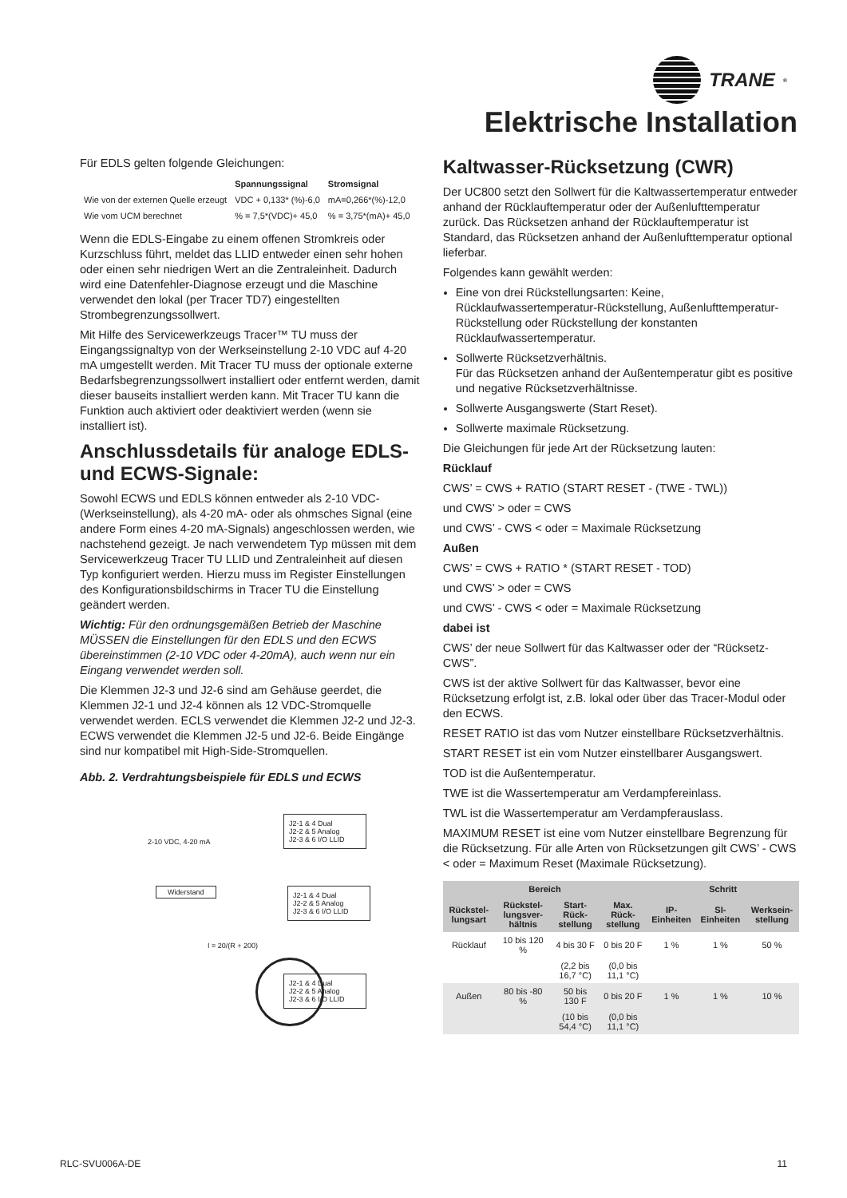TRANE<sup>®</sup>
Elektrische Installation
Für EDLS gelten folgende Gleichungen:
| | Spannungssignal | Stromsignal |
| --- | --- | --- |
| Wie von der externen Quelle erzeugt | VDC + 0,133* (%)-6,0 | mA=0,266*(%)-12,0 |
| Wie vom UCM berechnet | % = 7,5*(VDC)+ 45,0 | % = 3,75*(mA)+ 45,0 |
Wenn die EDLS-Eingabe zu einem offenen Stromkreis oder Kurzschluss führt, meldet das LLID entweder einen sehr hohen oder einen sehr niedrigen Wert an die Zentraleinheit. Dadurch wird eine Datenfehler-Diagnose erzeugt und die Maschine verwendet den lokal (per Tracer TD7) eingestellten Strombegrenzungssollwert.
Mit Hilfe des Servicewerkzeugs Tracer™ TU muss der Eingangssignaltyp von der Werkseinstellung 2-10 VDC auf 4-20 mA umgestellt werden. Mit Tracer TU muss der optionale externe Bedarfsbegrenzungssollwert installiert oder entfernt werden, damit dieser bauseits installiert werden kann. Mit Tracer TU kann die Funktion auch aktiviert oder deaktiviert werden (wenn sie installiert ist).
Anschlussdetails für analoge EDLS- und ECWS-Signale:
Sowohl ECWS und EDLS können entweder als 2-10 VDC- (Werkseinstellung), als 4-20 mA- oder als ohmsches Signal (eine andere Form eines 4-20 mA-Signals) angeschlossen werden, wie nachstehend gezeigt. Je nach verwendetem Typ müssen mit dem Servicewerkzeug Tracer TU LLID und Zentraleinheit auf diesen Typ konfiguriert werden. Hierzu muss im Register Einstellungen des Konfigurationsbildschirms in Tracer TU die Einstellung geändert werden.
Wichtig: Für den ordnungsgemäßen Betrieb der Maschine MÜSSEN die Einstellungen für den EDLS und den ECWS übereinstimmen (2-10 VDC oder 4-20mA), auch wenn nur ein Eingang verwendet werden soll.
Die Klemmen J2-3 und J2-6 sind am Gehäuse geerdet, die Klemmen J2-1 und J2-4 können als 12 VDC-Stromquelle verwendet werden. ECLS verwendet die Klemmen J2-2 und J2-3. ECWS verwendet die Klemmen J2-5 und J2-6. Beide Eingänge sind nur kompatibel mit High-Side-Stromquellen.
Abb. 2. Verdrahtungsbeispiele für EDLS und ECWS
2-10 VDC, 4-20 mA
J2-1 & 4 Dual
J2-2 & 5 Analog
J2-3 & 6 I/O LLID
Widerstand
J2-1 & 4 Dual
J2-2 & 5 Analog
J2-3 & 6 I/O LLID
I = 20/(R + 200)
J2-1 & 4 Dual
J2-2 & 5 Analog
J2-3 & 6 I/O LLID
Kaltwasser-Rücksetzung (CWR)
Der UC800 setzt den Sollwert für die Kaltwassertemperatur entweder anhand der Rücklauftemperatur oder der Außenlufttemperatur zurück. Das Rücksetzen anhand der Rücklauftemperatur ist Standard, das Rücksetzen anhand der Außenlufttemperatur optional lieferbar.
Folgendes kann gewählt werden:
Eine von drei Rückstellungsarten: Keine, Rücklaufwassertemperatur-Rückstellung, Außenlufttemperatur-Rückstellung oder Rückstellung der konstanten Rücklaufwassertemperatur.
Sollwerte Rücksetzverhältnis.
Für das Rücksetzen anhand der Außentemperatur gibt es positive und negative Rücksetzverhältnisse.
Sollwerte Ausgangswerte (Start Reset).
Sollwerte maximale Rücksetzung.
Die Gleichungen für jede Art der Rücksetzung lauten:
Rücklauf
CWS’ = CWS + RATIO (START RESET - (TWE - TWL))
und CWS’ > oder = CWS
und CWS’ - CWS < oder = Maximale Rücksetzung
Außen
CWS’ = CWS + RATIO * (START RESET - TOD)
und CWS’ > oder = CWS
und CWS’ - CWS < oder = Maximale Rücksetzung
dabei ist
CWS’ der neue Sollwert für das Kaltwasser oder der “Rücksetz-CWS”.
CWS ist der aktive Sollwert für das Kaltwasser, bevor eine Rücksetzung erfolgt ist, z.B. lokal oder über das Tracer-Modul oder den ECWS.
RESET RATIO ist das vom Nutzer einstellbare Rücksetzverhältnis.
START RESET ist ein vom Nutzer einstellbarer Ausgangswert.
TOD ist die Außentemperatur.
TWE ist die Wassertemperatur am Verdampfereinlass.
TWL ist die Wassertemperatur am Verdampferauslass.
MAXIMUM RESET ist eine vom Nutzer einstellbare Begrenzung für die Rücksetzung. Für alle Arten von Rücksetzungen gilt CWS’ - CWS < oder = Maximum Reset (Maximale Rücksetzung).
| Bereich | | | | Schritt | | |
| --- | --- | --- | --- | --- | --- | --- |
| Rückstel-lungsart | Rückstel-lungsver-hältnis | Start-Rück-stellung | Max. Rück-stellung | IP-Einheiten | SI-Einheiten | Werksein-stellung |
| Rücklauf | 10 bis 120 % | 4 bis 30 F | 0 bis 20 F | 1 % | 1 % | 50 % |
| | | (2,2 bis 16,7 °C) | (0,0 bis 11,1 °C) | | | |
| Außen | 80 bis -80 % | 50 bis 130 F | 0 bis 20 F | 1 % | 1 % | 10 % |
| | | (10 bis 54,4 °C) | (0,0 bis 11,1 °C) | | | |
RLC-SVU006A-DE 11